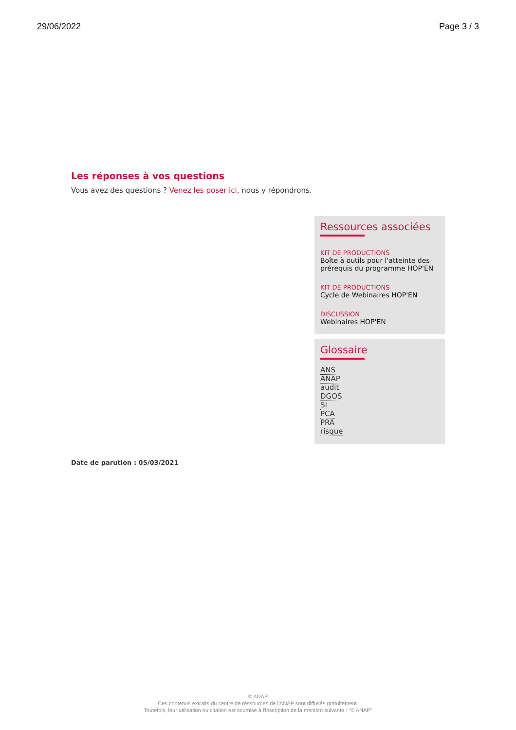29/06/2022 Page 3 / 3
Les réponses à vos questions
Vous avez des questions ? Venez les poser ici, nous y répondrons.
Ressources associées
KIT DE PRODUCTIONS
Boîte à outils pour l'atteinte des prérequis du programme HOP'EN
KIT DE PRODUCTIONS
Cycle de Webinaires HOP'EN
DISCUSSION
Webinaires HOP'EN
Glossaire
ANS
ANAP
audit
DGOS
SI
PCA
PRA
risque
Date de parution : 05/03/2021
© ANAP
Ces contenus extraits du centre de ressources de l'ANAP sont diffusés gratuitement.
Toutefois, leur utilisation ou citation est soumise à l'inscription de la mention suivante : "© ANAP"